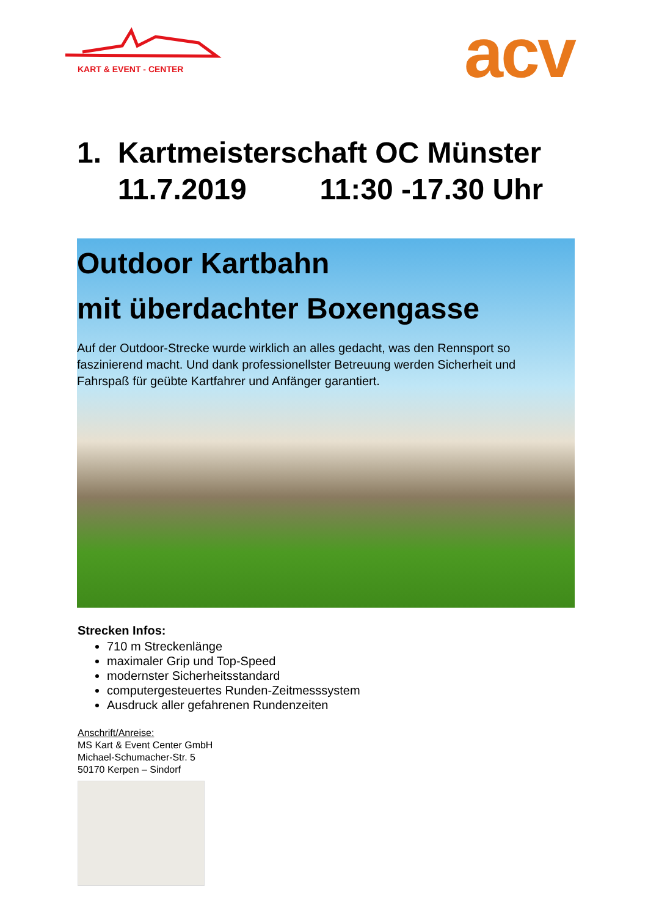KART & EVENT - CENTER acv
1. Kartmeisterschaft OC Münster
11.7.2019 11:30 -17.30 Uhr
Outdoor Kartbahn
mit überdachter Boxengasse
Auf der Outdoor-Strecke wurde wirklich an alles gedacht, was den Rennsport so faszinierend macht. Und dank professionellster Betreuung werden Sicherheit und Fahrspaß für geübte Kartfahrer und Anfänger garantiert.
Strecken Infos:
710 m Streckenlänge
maximaler Grip und Top-Speed
modernster Sicherheitsstandard
computergesteuertes Runden-Zeitmesssystem
Ausdruck aller gefahrenen Rundenzeiten
Anschrift/Anreise:
MS Kart & Event Center GmbH
Michael-Schumacher-Str. 5
50170 Kerpen – Sindorf